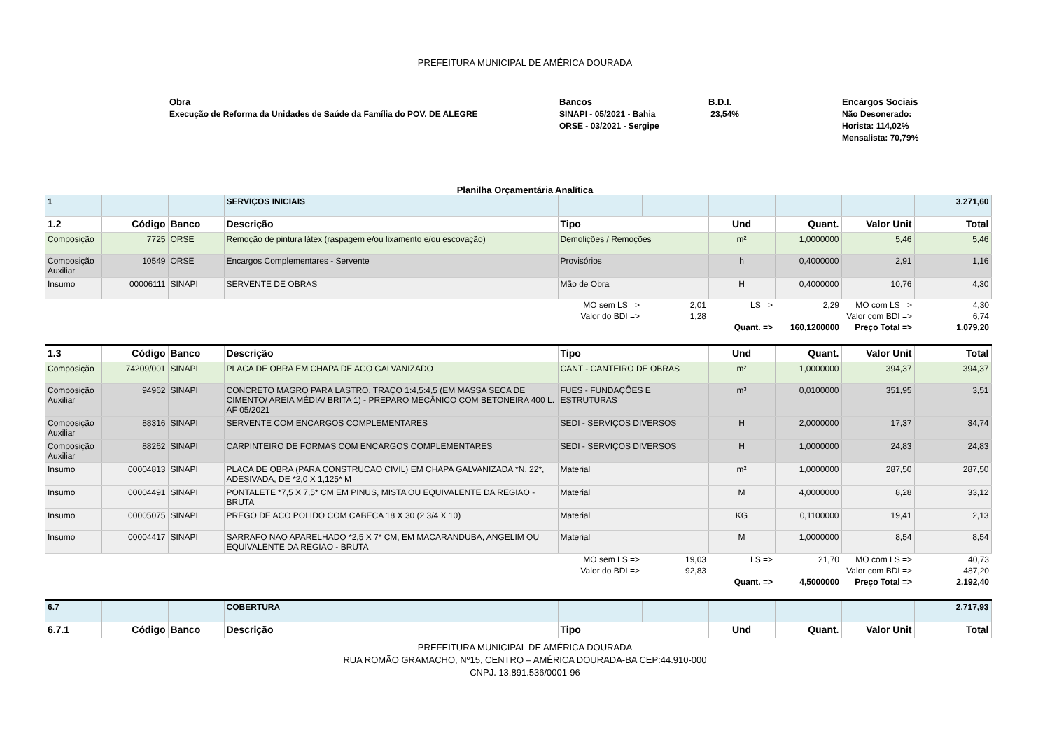PREFEITURA MUNICIPAL DE AMÉRICA DOURADA
Obra
Execução de Reforma da Unidades de Saúde da Família do POV. DE ALEGRE
Bancos
SINAPI - 05/2021 - Bahia
ORSE - 03/2021 - Sergipe
B.D.I.
23,54%
Encargos Sociais
Não Desonerado:
Horista: 114,02%
Mensalista: 70,79%
Planilha Orçamentária Analítica
| 1 | | | SERVIÇOS INICIAIS | | | | | | 3.271,60 |
| 1.2 | Código | Banco | Descrição | Tipo | | Und | Quant. | Valor Unit | Total |
| Composição | 7725 | ORSE | Remoção de pintura látex (raspagem e/ou lixamento e/ou escovação) | Demolições / Remoções | | m² | 1,0000000 | 5,46 | 5,46 |
| Composição Auxiliar | 10549 | ORSE | Encargos Complementares - Servente | Provisórios | | h | 0,4000000 | 2,91 | 1,16 |
| Insumo | 00006111 | SINAPI | SERVENTE DE OBRAS | Mão de Obra | | H | 0,4000000 | 10,76 | 4,30 |
| | | | | MO sem LS => | 2,01 | LS => | 2,29 | MO com LS => | 4,30 |
| | | | | Valor do BDI => | 1,28 | | Valor com BDI => | | 6,74 |
| | | | | | | Quant. => | 160,1200000 | Preço Total => | 1.079,20 |
| 1.3 | Código | Banco | Descrição | Tipo | | Und | Quant. | Valor Unit | Total |
| Composição | 74209/001 | SINAPI | PLACA DE OBRA EM CHAPA DE ACO GALVANIZADO | CANT - CANTEIRO DE OBRAS | | m² | 1,0000000 | 394,37 | 394,37 |
| Composição Auxiliar | 94962 | SINAPI | CONCRETO MAGRO PARA LASTRO, TRAÇO 1:4,5:4,5 (EM MASSA SECA DE CIMENTO/ AREIA MÉDIA/ BRITA 1) - PREPARO MECÂNICO COM BETONEIRA 400 L. AF 05/2021 | FUES - FUNDAÇÕES E ESTRUTURAS | | m³ | 0,0100000 | 351,95 | 3,51 |
| Composição Auxiliar | 88316 | SINAPI | SERVENTE COM ENCARGOS COMPLEMENTARES | SEDI - SERVIÇOS DIVERSOS | | H | 2,0000000 | 17,37 | 34,74 |
| Composição Auxiliar | 88262 | SINAPI | CARPINTEIRO DE FORMAS COM ENCARGOS COMPLEMENTARES | SEDI - SERVIÇOS DIVERSOS | | H | 1,0000000 | 24,83 | 24,83 |
| Insumo | 00004813 | SINAPI | PLACA DE OBRA (PARA CONSTRUCAO CIVIL) EM CHAPA GALVANIZADA *N. 22*, ADESIVADA, DE *2,0 X 1,125* M | Material | | m² | 1,0000000 | 287,50 | 287,50 |
| Insumo | 00004491 | SINAPI | PONTALETE *7,5 X 7,5* CM EM PINUS, MISTA OU EQUIVALENTE DA REGIAO - BRUTA | Material | | M | 4,0000000 | 8,28 | 33,12 |
| Insumo | 00005075 | SINAPI | PREGO DE ACO POLIDO COM CABECA 18 X 30 (2 3/4 X 10) | Material | | KG | 0,1100000 | 19,41 | 2,13 |
| Insumo | 00004417 | SINAPI | SARRAFO NAO APARELHADO *2,5 X 7* CM, EM MACARANDUBA, ANGELIM OU EQUIVALENTE DA REGIAO - BRUTA | Material | | M | 1,0000000 | 8,54 | 8,54 |
| | | | | MO sem LS => | 19,03 | LS => | 21,70 | MO com LS => | 40,73 |
| | | | | Valor do BDI => | 92,83 | | Valor com BDI => | | 487,20 |
| | | | | | | Quant. => | 4,5000000 | Preço Total => | 2.192,40 |
| 6.7 | | | COBERTURA | | | | | | 2.717,93 |
| 6.7.1 | Código | Banco | Descrição | Tipo | | Und | Quant. | Valor Unit | Total |
PREFEITURA MUNICIPAL DE AMÉRICA DOURADA
RUA ROMÃO GRAMACHO, Nº15, CENTRO – AMÉRICA DOURADA-BA CEP:44.910-000
CNPJ. 13.891.536/0001-96